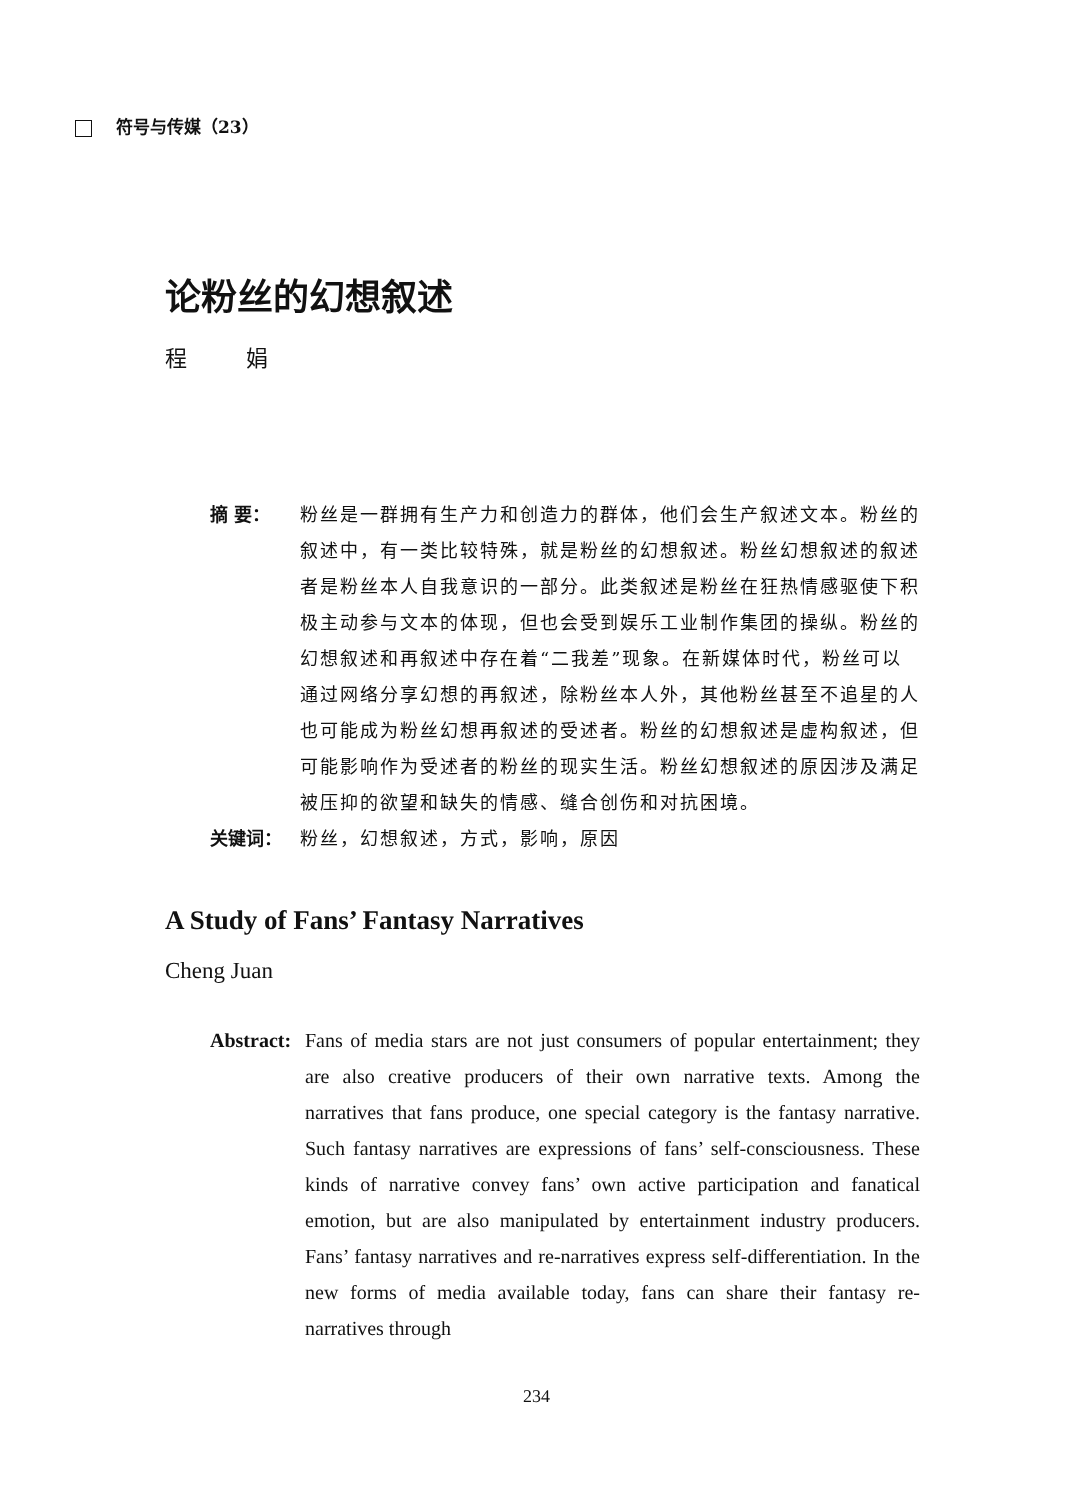符号与传媒（23）
论粉丝的幻想叙述
程 娟
摘 要： 粉丝是一群拥有生产力和创造力的群体，他们会生产叙述文本。粉丝的叙述中，有一类比较特殊，就是粉丝的幻想叙述。粉丝幻想叙述的叙述者是粉丝本人自我意识的一部分。此类叙述是粉丝在狂热情感驱使下积极主动参与文本的体现，但也会受到娱乐工业制作集团的操纵。粉丝的幻想叙述和再叙述中存在着“二我差”现象。在新媒体时代，粉丝可以通过网络分享幻想的再叙述，除粉丝本人外，其他粉丝甚至不追星的人也可能成为粉丝幻想再叙述的受述者。粉丝的幻想叙述是虚构叙述，但可能影响作为受述者的粉丝的现实生活。粉丝幻想叙述的原因涉及满足被压抑的欲望和缺失的情感、缝合创伤和对抗困境。
关键词： 粉丝，幻想叙述，方式，影响，原因
A Study of Fans’ Fantasy Narratives
Cheng Juan
Abstract:
Fans of media stars are not just consumers of popular entertainment; they are also creative producers of their own narrative texts. Among the narratives that fans produce, one special category is the fantasy narrative. Such fantasy narratives are expressions of fans’ self-consciousness. These kinds of narrative convey fans’ own active participation and fanatical emotion, but are also manipulated by entertainment industry producers. Fans’ fantasy narratives and re-narratives express self-differentiation. In the new forms of media available today, fans can share their fantasy re-narratives through
234